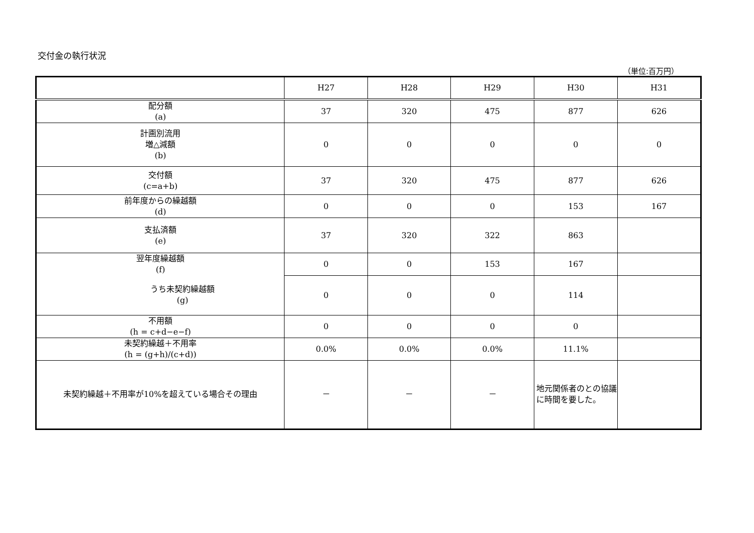交付金の執行状況
（単位:百万円）
| | H27 | H28 | H29 | H30 | H31 | | |
| | | 配分額 (a) | 37 | 320 | 475 | 877 | 626 |
| 計画別流用 増△減額 (b) | 0 | 0 | 0 | 0 | 0 | | |
| 交付額 (c=a+b) | 37 | 320 | 475 | 877 | 626 | | |
| 前年度からの繰越額 (d) | 0 | 0 | 0 | 153 | 167 | | |
| 支払済額 (e) | 37 | 320 | 322 | 863 | | | |
| 翌年度繰越額 (f) | 0 | 0 | 153 | 167 | | | |
| うち未契約繰越額 (g) | 0 | 0 | 0 | 114 | | | |
| 不用額 (h = c+d−e−f) | 0 | 0 | 0 | 0 | | | |
| 未契約繰越＋不用率 (h = (g+h)/(c+d)) | 0.0% | 0.0% | 0.0% | 11.1% | | | |
| 未契約繰越＋不用率が10%を超えている場合その理由 | － | － | － | 地元関係者のとの協議に時間を要した。 | | | |